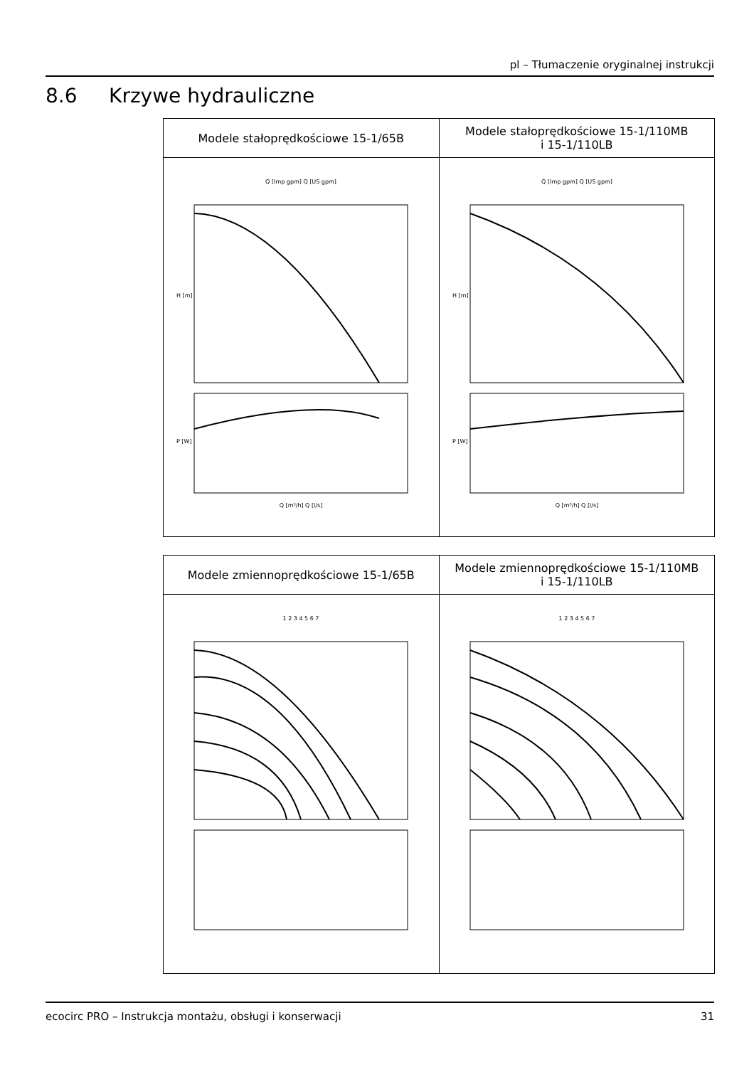pl – Tłumaczenie oryginalnej instrukcji
8.6 Krzywe hydrauliczne
| Modele stałoprędkościowe 15-1/65B | Modele stałoprędkościowe 15-1/110MB i 15-1/110LB |
| --- | --- |
| Q [Imp gpm] Q [US gpm] H [m] P [W] Q [m³/h] Q [l/s] | Q [Imp gpm] Q [US gpm] H [m] P [W] Q [m³/h] Q [l/s] |
| Modele zmiennoprędkościowe 15-1/65B | Modele zmiennoprędkościowe 15-1/110MB i 15-1/110LB |
| --- | --- |
| 1 2 3 4 5 6 7 | 1 2 3 4 5 6 7 |
ecocirc PRO – Instrukcja montażu, obsługi i konserwacji 31